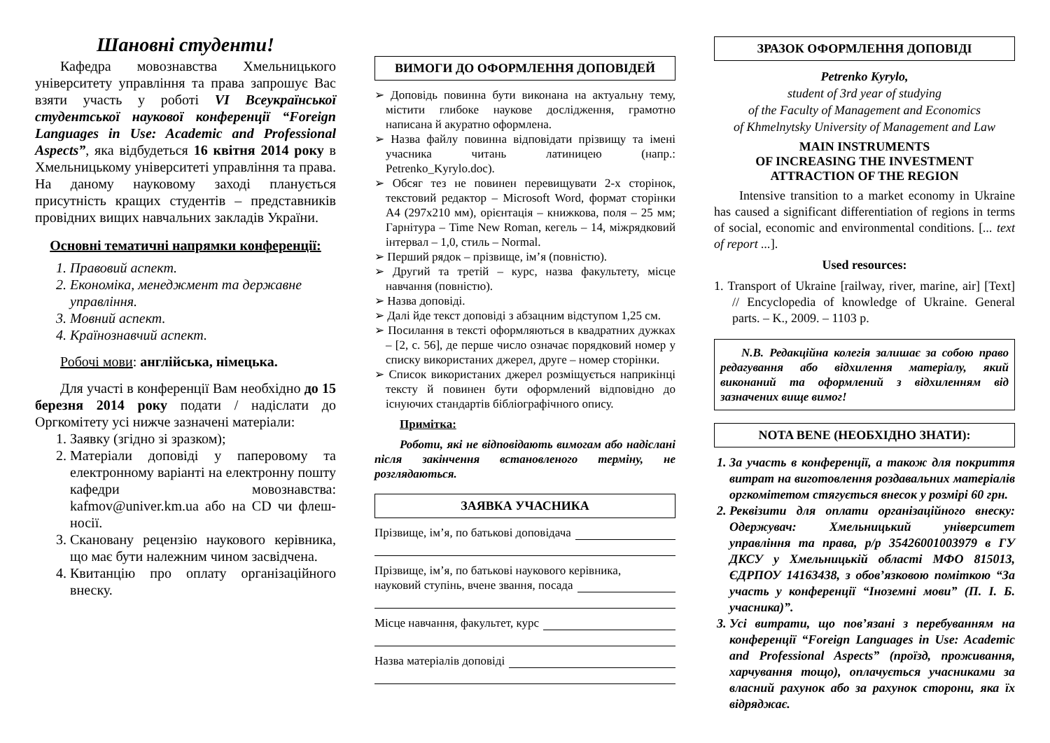Шановні студенти!
Кафедра мовознавства Хмельницького університету управління та права запрошує Вас взяти участь у роботі VI Всеукраїнської студентської наукової конференції “Foreign Languages in Use: Academic and Professional Aspects”, яка відбудеться 16 квітня 2014 року в Хмельницькому університеті управління та права. На даному науковому заході планується присутність кращих студентів – представників провідних вищих навчальних закладів України.
Основні тематичні напрямки конференції:
1. Правовий аспект.
2. Економіка, менеджмент та державне управління.
3. Мовний аспект.
4. Країнознавчий аспект.
Робочі мови: англійська, німецька.
Для участі в конференції Вам необхідно до 15 березня 2014 року подати / надіслати до Оргкомітету усі нижче зазначені матеріали:
1. Заявку (згідно зі зразком);
2. Матеріали доповіді у паперовому та електронному варіанті на електронну пошту кафедри мовознавства: kafmov@univer.km.ua або на CD чи флеш-носії.
3. Скановану рецензію наукового керівника, що має бути належним чином засвідчена.
4. Квитанцію про оплату організаційного внеску.
ВИМОГИ ДО ОФОРМЛЕННЯ ДОПОВІДЕЙ
➢ Доповідь повинна бути виконана на актуальну тему, містити глибоке наукове дослідження, грамотно написана й акуратно оформлена.
➢ Назва файлу повинна відповідати прізвищу та імені учасника читань латиницею (напр.: Petrenko_Kyrylo.doc).
➢ Обсяг тез не повинен перевищувати 2-х сторінок, текстовий редактор – Microsoft Word, формат сторінки А4 (297х210 мм), орієнтація – книжкова, поля – 25 мм; Гарнітура – Time New Roman, кегель – 14, міжрядковий інтервал – 1,0, стиль – Normal.
➢ Перший рядок – прізвище, ім’я (повністю).
➢ Другий та третій – курс, назва факультету, місце навчання (повністю).
➢ Назва доповіді.
➢ Далі йде текст доповіді з абзацним відступом 1,25 см.
➢ Посилання в тексті оформляються в квадратних дужках – [2, с. 56], де перше число означає порядковий номер у списку використаних джерел, друге – номер сторінки.
➢ Список використаних джерел розміщується наприкінці тексту й повинен бути оформлений відповідно до існуючих стандартів бібліографічного опису.
Примітка:
Роботи, які не відповідають вимогам або надіслані після закінчення встановленого терміну, не розглядаються.
ЗАЯВКА УЧАСНИКА
Прізвище, ім’я, по батькові доповідача
Прізвище, ім’я, по батькові наукового керівника,
науковий ступінь, вчене звання, посада
Місце навчання, факультет, курс
Назва матеріалів доповіді
ЗРАЗОК ОФОРМЛЕННЯ ДОПОВІДІ
Petrenko Kyrylo,
student of 3rd year of studying
of the Faculty of Management and Economics
of Khmelnytsky University of Management and Law
MAIN INSTRUMENTS
OF INCREASING THE INVESTMENT
ATTRACTION OF THE REGION
Intensive transition to a market economy in Ukraine has caused a significant differentiation of regions in terms of social, economic and environmental conditions. [... text of report ...].
Used resources:
1. Transport of Ukraine [railway, river, marine, air] [Text] // Encyclopedia of knowledge of Ukraine. General parts. – K., 2009. – 1103 p.
N.B. Редакційна колегія залишає за собою право редагування або відхилення матеріалу, який виконаний та оформлений з відхиленням від зазначених вище вимог!
NOTA BENE (НЕОБХІДНО ЗНАТИ):
1. За участь в конференції, а також для покриття витрат на виготовлення роздавальних матеріалів оргкомітетом стягується внесок у розмірі 60 грн.
2. Реквізити для оплати організаційного внеску: Одержувач: Хмельницький університет управління та права, р/р 35426001003979 в ГУ ДКСУ у Хмельницькій області МФО 815013, ЄДРПОУ 14163438, з обов’язковою поміткою “За участь у конференції “Іноземні мови” (П. І. Б. учасника)”.
3. Усі витрати, що пов’язані з перебуванням на конференції “Foreign Languages in Use: Academic and Professional Aspects” (проїзд, проживання, харчування тощо), оплачується учасниками за власний рахунок або за рахунок сторони, яка їх відряджає.